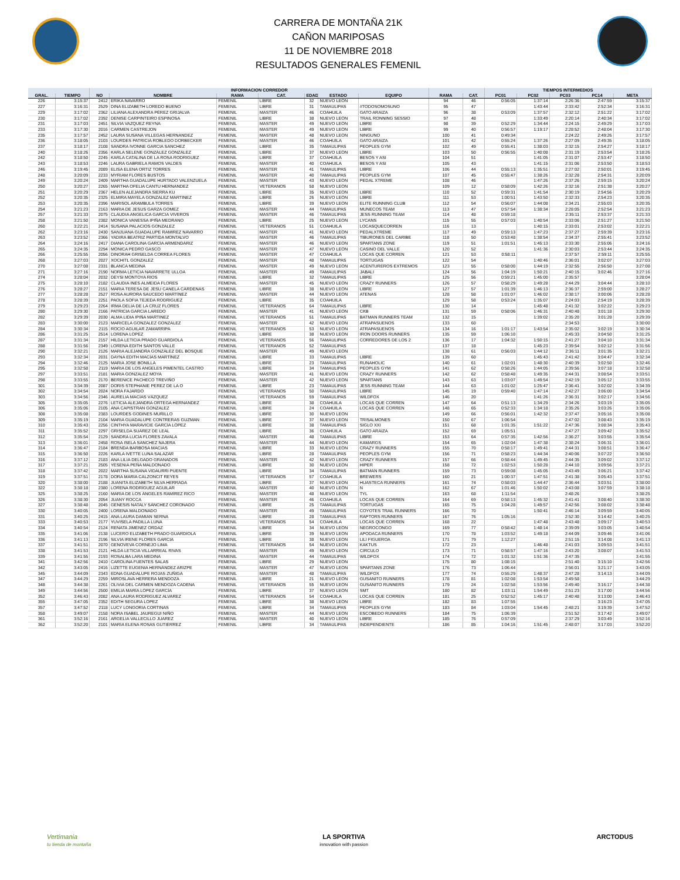CARRERA DE MONTAÑA 21K
CAÑON MARIPOSAS
11 DE NOVIEMBRE 2018
RESULTADOS GENERALES FEMENIL
| | | INFORMACION CORREDOR | | | | | | | | | TIEMPOS INTERMEDIOS | | | | |
| --- | --- | --- | --- | --- | --- | --- | --- | --- | --- | --- | --- | --- | --- | --- | --- |
| GRAL. | TIEMPO | NO | NOMBRE | RAMA | CAT. | EDAD | ESTADO | EQUIPO | RAMA | CAT. | PC01 | PC02 | PC03 | PC14 | META |
| 226 | 3:15:37 | 2412 | ERIKA NAVARRO | FEMENIL | LIBRE | 32 | NUEVO LEÓN | | 94 | 46 | 0:56:05 | 1:37:14 | 2:26:36 | 2:47:59 | 3:15:37 |
| 227 | 3:16:31 | 2529 | DINA ELIZABETH LOREDO BUENO | FEMENIL | LIBRE | 31 | TAMAULIPAS | #TODOSOMOSUNO | 95 | 47 | | 1:43:44 | 2:33:42 | 2:52:34 | 3:16:31 |
| 229 | 3:17:02 | 2362 | LILIANA ALEXANDRA PÉREZ GRIJALVA | FEMENIL | MASTER | 46 | COAHUILA | GATO ARAIZA | 96 | 38 | 0:53:09 | 1:37:57 | 2:32:12 | 2:51:22 | 3:17:02 |
| 230 | 3:17:02 | 2392 | DENISE CARPINTEIRO ESPINOSA | FEMENIL | LIBRE | 38 | NUEVO LEÓN | TRAIL RONNING SESSIO | 97 | 48 | | 1:33:49 | 2:20:14 | 2:40:34 | 3:17:02 |
| 231 | 3:17:03 | 2451 | SILVIA VAZQUEZ REYNA | FEMENIL | MASTER | 49 | NUEVO LEÓN | LIBRE | 98 | 39 | 0:52:29 | 1:34:44 | 2:24:15 | 2:49:29 | 3:17:03 |
| 233 | 3:17:30 | 2016 | CARMEN CASTREJON | FEMENIL | MASTER | 49 | NUEVO LEÓN | LIBRE | 99 | 40 | 0:56:57 | 1:19:17 | 2:28:52 | 2:48:04 | 3:17:30 |
| 235 | 3:17:57 | 2452 | LAURA SUSANA VILLEGAS HERNANDEZ | FEMENIL | MASTER | 48 | NUEVO LEÓN | NINGUNO | 100 | 41 | 0:49:34 | | 2:24:22 | 2:49:26 | 3:17:57 |
| 236 | 3:18:05 | 2103 | LOURDES PATRICIA ROBLEDO DORBECKER | FEMENIL | MASTER | 46 | COAHUILA | GATO ARAIZA | 101 | 42 | 0:55:24 | 1:37:26 | 2:27:09 | 2:49:35 | 3:18:05 |
| 237 | 3:18:17 | 2108 | SANDRA IVONNE GARCIA SANCHEZ | FEMENIL | LIBRE | 35 | TAMAULIPAS | PEOPLES GYM | 102 | 49 | 0:55:41 | 1:38:03 | 2:32:15 | 2:54:27 | 3:18:17 |
| 240 | 3:18:26 | 2356 | KARLA SELENE GONZÁLEZ GONZÁLEZ | FEMENIL | LIBRE | 37 | NUEVO LEÓN | LIBRE | 103 | 50 | 0:56:55 | 1:40:08 | 2:31:19 | 2:53:54 | 3:18:26 |
| 242 | 3:18:50 | 2245 | KARLA CATALINA DE LA ROSA RODRIGUEZ | FEMENIL | LIBRE | 37 | COAHUILA | BESOS Y ASI | 104 | 51 | | 1:41:05 | 2:31:07 | 2:53:47 | 3:18:50 |
| 243 | 3:18:53 | 2246 | LAURA GABRIELA RAMOS VALDES | FEMENIL | MASTER | 40 | COAHUILA | BESOS Y ASI | 105 | 43 | | 1:41:15 | 2:31:06 | 2:53:50 | 3:18:53 |
| 246 | 3:19:45 | 2089 | ELISA ELENA ORTIZ TORRES | FEMENIL | MASTER | 41 | TAMAULIPAS | LIBRE | 106 | 44 | 0:55:13 | 1:35:51 | 2:27:02 | 2:50:01 | 3:19:45 |
| 248 | 3:20:09 | 2233 | MYRIAM FLORES BUSTOS | FEMENIL | MASTER | 40 | TAMAULIPAS | PEOPLES GYM | 107 | 45 | 0:55:47 | 1:38:26 | 2:32:28 | 2:54:31 | 3:20:09 |
| 249 | 3:20:24 | 2409 | MARTHA GUADALUPE HURTADO VALENZUELA | FEMENIL | MASTER | 43 | NUEVO LEÓN | PEDAL XTREME | 108 | 46 | | 1:47:26 | 2:37:26 | 2:59:15 | 3:20:24 |
| 250 | 3:20:27 | 2265 | MARTHA OFELIA CANTU HERNANDEZ | FEMENIL | VETERANOS | 58 | NUEVO LEÓN | | 109 | 12 | 0:58:09 | 1:42:26 | 2:32:16 | 2:51:38 | 3:20:27 |
| 251 | 3:20:29 | 2367 | HELEN ALEJANDRA SIERRA KU | FEMENIL | LIBRE | 35 | NUEVO LEÓN | LIBRE | 110 | 52 | 0:59:31 | 1:41:54 | 2:30:19 | 2:54:56 | 3:20:29 |
| 252 | 3:20:35 | 2325 | ELMIRA MAYELA GONZALEZ MARTINEZ | FEMENIL | LIBRE | 26 | NUEVO LEÓN | LIBRE | 111 | 53 | 1:00:51 | 1:43:50 | 2:32:33 | 2:54:23 | 3:20:35 |
| 253 | 3:20:35 | 2396 | MARISOL ARAMBULA TORRES | FEMENIL | LIBRE | 39 | NUEVO LEÓN | ELITE RUNNING CLUB | 112 | 54 | 0:56:07 | 1:44:08 | 2:34:21 | 2:55:03 | 3:20:35 |
| 254 | 3:21:23 | 2163 | MARIA DE JESUS GARZA GOMEZ | FEMENIL | MASTER | 44 | TAMAULIPAS | MUNECOS TEAM | 113 | 47 | 0:57:54 | 1:38:34 | 2:28:05 | 2:52:54 | 3:21:23 |
| 257 | 3:21:33 | 2075 | CLAUDIA ANGELICA GARCIA VIVEROS | FEMENIL | MASTER | 46 | TAMAULIPAS | JESS RUNNING TEAM | 114 | 48 | 0:59:18 | | 2:35:11 | 2:53:37 | 3:21:33 |
| 258 | 3:21:50 | 2382 | MONICA VANESSA IPIÑA MEDRANO | FEMENIL | LIBRE | 25 | NUEVO LEÓN | LYCANS | 115 | 55 | 0:57:03 | 1:40:54 | 2:33:06 | 2:51:27 | 3:21:50 |
| 260 | 3:22:21 | 2414 | SUSANA PALACIOS GONZALEZ | FEMENIL | VETERANOS | 51 | COAHUILA | LOCASQUECORREN | 116 | 13 | | 1:40:15 | 2:33:01 | 2:53:02 | 3:22:21 |
| 262 | 3:23:16 | 2430 | SANJUANA GUADALUPE RAMIREZ NAVARRO | FEMENIL | MASTER | 41 | NUEVO LEÓN | PEDALXTREME | 117 | 49 | 0:59:13 | 1:47:23 | 2:37:27 | 2:59:39 | 3:23:16 |
| 263 | 3:23:52 | 2366 | YADIRA BEATRIZ PARTIDA MONTALVO | FEMENIL | MASTER | 46 | TAMAULIPAS | TIBURONES DEL CARIBE | 118 | 50 | 0:53:48 | 1:38:54 | 2:34:37 | 2:55:41 | 3:23:52 |
| 264 | 3:24:16 | 2417 | DIANA CAROLINA GARCÍA ARMENDÁRIZ | FEMENIL | MASTER | 46 | NUEVO LEÓN | SPARTANS ZONE | 119 | 51 | 1:01:51 | 1:45:13 | 2:33:30 | 2:55:06 | 3:24:16 |
| 265 | 3:24:35 | 2294 | MÓNICA PEDRÓ GASCÓ | FEMENIL | MASTER | 47 | NUEVO LEÓN | CASINO DEL VALLE | 120 | 52 | | 1:41:36 | 2:30:03 | 2:53:44 | 3:24:35 |
| 266 | 3:25:55 | 2056 | DINORAH GRISELDA CORREA FLORES | FEMENIL | MASTER | 47 | COAHUILA | LOCAS QUE CORREN | 121 | 53 | 0:58:11 | | 2:37:57 | 2:59:11 | 3:25:55 |
| 268 | 3:27:03 | 2027 | XOCHITL GONZALEZ | FEMENIL | MASTER | 48 | TAMAULIPAS | TORTUGAS | 122 | 54 | | 1:40:46 | 2:36:01 | 3:02:07 | 3:27:03 |
| 270 | 3:27:08 | 2331 | BLANCA MEDINA | FEMENIL | MASTER | 49 | NUEVO LEÓN | ACENTUREROS EXTREMOS | 123 | 55 | 0:58:00 | 1:44:19 | 2:32:55 | 2:56:50 | 3:27:08 |
| 271 | 3:27:16 | 2190 | NORMA LETICIA NAVARRETE ULLOA | FEMENIL | MASTER | 49 | TAMAULIPAS | JABALI | 124 | 56 | 1:04:19 | 1:50:21 | 2:40:15 | 3:02:46 | 3:27:16 |
| 274 | 3:28:04 | 2032 | DEYSI MONTOYA RIOS | FEMENIL | LIBRE | 32 | TAMAULIPAS | LIBRE | 125 | 56 | 0:59:21 | 1:45:00 | 2:35:57 | | 3:28:04 |
| 275 | 3:28:10 | 2182 | CLAUDIA INES ALMEIDA FLORES | FEMENIL | MASTER | 45 | NUEVO LEÓN | CRAZY RUNNERS | 126 | 57 | 0:58:29 | 1:49:28 | 2:44:29 | 3:04:44 | 3:28:10 |
| 276 | 3:28:27 | 2151 | MARIA TERESA DE JESU CANELA CÁRDENAS | FEMENIL | LIBRE | 38 | NUEVO LEÓN | LIBRE | 127 | 57 | 1:01:39 | 1:46:13 | 2:36:37 | 2:59:00 | 3:28:27 |
| 277 | 3:28:28 | 2527 | ROSA AURORA SAUCEDO MARTÍNEZ | FEMENIL | MASTER | 44 | NUEVO LEÓN | ATENAS | 128 | 58 | 1:01:07 | 1:46:02 | 2:38:17 | 3:00:06 | 3:28:28 |
| 278 | 3:28:39 | 2251 | PAOLA SOFIA TEJEDA RODRIGUEZ | FEMENIL | LIBRE | 35 | COAHUILA | | 129 | 58 | 0:53:24 | 1:35:07 | 2:24:03 | 2:54:19 | 3:28:39 |
| 279 | 3:29:23 | 2264 | IRMA DELIA DE LA CRUZ FLORES | FEMENIL | VETERANOS | 64 | TAMAULIPAS | LIBRE | 130 | 14 | | 1:45:48 | 2:41:32 | 3:02:22 | 3:29:23 |
| 280 | 3:29:30 | 2166 | PATRICIA GARCIA LAREDO | FEMENIL | MASTER | 41 | NUEVO LEÓN | CKB | 131 | 59 | 0:58:06 | 1:46:31 | 2:40:48 | 3:01:18 | 3:29:30 |
| 282 | 3:29:39 | 2030 | ALMA LIDIA IPIÑA MARTINEZ | FEMENIL | VETERANOS | 51 | TAMAULIPAS | BATMAN RUNNERS TEAM | 132 | 15 | | 1:39:02 | 2:35:20 | 3:01:28 | 3:29:39 |
| 283 | 3:30:00 | 2123 | MARICELA GONZALEZ GONZALEZ | FEMENIL | MASTER | 42 | NUEVO LEÓN | ATRAPASUENOS | 133 | 60 | | | 2:34:53 | | 3:30:00 |
| 284 | 3:30:34 | 2115 | ROCÍO AGUILAR ZAMARRIPA | FEMENIL | VETERANOS | 53 | NUEVO LEÓN | ATRAPASUENOS | 134 | 16 | 1:01:17 | 1:43:54 | 2:35:02 | 3:02:19 | 3:30:34 |
| 286 | 3:31:25 | 2514 | LORENA LOPEZ | FEMENIL | LIBRE | 38 | NUEVO LEÓN | IRON DOORS RUNNERS | 135 | 59 | 1:06:10 | | 2:45:33 | 3:04:50 | 3:31:25 |
| 287 | 3:31:34 | 2157 | HILDA LETICIA PRADO GUARDIOLA | FEMENIL | VETERANOS | 56 | TAMAULIPAS | CORREDORES DE LOS 2 | 136 | 17 | 1:04:32 | 1:50:15 | 2:41:27 | 3:04:10 | 3:31:34 |
| 288 | 3:31:56 | 2349 | LORENA EDITH SANTOS VALLE | FEMENIL | VETERANOS | 52 | TAMAULIPAS | | 137 | 18 | | 1:45:23 | 2:39:54 | 3:02:12 | 3:31:56 |
| 290 | 3:32:21 | 2126 | MARIA ALEJANDRA GONZÁLEZ DEL BOSQUE | FEMENIL | MASTER | 49 | NUEVO LEÓN | | 138 | 61 | 0:56:03 | 1:44:12 | 2:36:11 | 3:01:35 | 3:32:21 |
| 293 | 3:32:34 | 2031 | DAYNA EDITH MACÍAS MARTÍNEZ | FEMENIL | LIBRE | 33 | TAMAULIPAS | LIBRE | 139 | 60 | | 1:45:43 | 2:41:42 | 3:04:47 | 3:32:34 |
| 294 | 3:32:46 | 2125 | MARIA JOSE BONILLA | FEMENIL | LIBRE | 23 | TAMAULIPAS | RUNAHOLIC | 140 | 61 | 1:02:01 | 1:48:30 | 2:40:39 | 3:02:50 | 3:32:46 |
| 295 | 3:32:58 | 2119 | MARIA DE LOS ANGELES PIMENTEL CASTRO | FEMENIL | LIBRE | 34 | TAMAULIPAS | PEOPLES GYM | 141 | 62 | 0:58:26 | 1:44:05 | 2:39:56 | 3:07:18 | 3:32:58 |
| 297 | 3:33:51 | 2181 | MARIA GONZALEZ MOYA | FEMENIL | MASTER | 41 | NUEVO LEÓN | CRAZY RUNNERS | 142 | 62 | 0:58:48 | 1:49:35 | 2:44:31 | 3:08:54 | 3:33:51 |
| 298 | 3:33:55 | 2170 | BERENICE PACHECO TREVIÑO | FEMENIL | MASTER | 42 | NUEVO LEÓN | SPARTANS | 143 | 63 | 1:03:07 | 1:49:54 | 2:42:19 | 3:05:12 | 3:33:55 |
| 301 | 3:34:39 | 2087 | DORIS STEPHANIE PEREZ DE LA O | FEMENIL | LIBRE | 23 | TAMAULIPAS | JESS RUNNING TEAM | 144 | 63 | 1:01:02 | 1:25:47 | 2:36:41 | 3:02:02 | 3:34:39 |
| 302 | 3:34:54 | 2024 | NORA FAJARDO | FEMENIL | VETERANOS | 50 | TAMAULIPAS | LIBRE | 145 | 19 | 0:59:40 | 1:47:14 | 2:42:27 | 3:06:00 | 3:34:54 |
| 303 | 3:34:56 | 2346 | AURELIA MACÍAS VÁZQUEZ | FEMENIL | VETERANOS | 59 | TAMAULIPAS | WILDFOX | 146 | 20 | | 1:41:26 | 2:36:31 | 3:02:17 | 3:34:56 |
| 305 | 3:35:05 | 2276 | LETICIA ALEJANDRA ORTEGA HERNANDEZ | FEMENIL | LIBRE | 38 | COAHUILA | LOCAS QUE CORREN | 147 | 64 | 0:51:13 | 1:34:29 | 2:34:26 | 3:03:19 | 3:35:05 |
| 306 | 3:35:06 | 2105 | ANA CAPISTRAN GONZALEZ | FEMENIL | LIBRE | 24 | COAHUILA | LOCAS QUE CORREN | 148 | 65 | 0:52:33 | 1:34:18 | 2:35:26 | 3:03:26 | 3:35:06 |
| 308 | 3:35:08 | 2383 | LOURDES GODINES MURILLO | FEMENIL | LIBRE | 30 | NUEVO LEÓN | | 149 | 66 | 0:56:01 | 1:42:32 | 2:37:47 | 3:05:16 | 3:35:08 |
| 309 | 3:35:19 | 2104 | MARIA GUADALUPE CONTRERAS GUZMAN | FEMENIL | LIBRE | 37 | NUEVO LEÓN | TRISALMONES | 150 | 67 | 1:06:54 | | 2:47:02 | 3:08:43 | 3:35:19 |
| 310 | 3:35:43 | 2256 | CINTHYA MARAVICIE GARCÍA LÓPEZ | FEMENIL | LIBRE | 38 | TAMAULIPAS | SIGLO XXI | 151 | 68 | 1:01:35 | 1:51:22 | 2:47:36 | 3:08:34 | 3:35:43 |
| 311 | 3:35:52 | 2297 | GRISELDA SUÁREZ DE LEAL | FEMENIL | LIBRE | 36 | COAHUILA | GATO ARAIZA | 152 | 69 | 1:05:51 | | 2:47:27 | 3:09:42 | 3:35:52 |
| 312 | 3:35:54 | 2129 | SANDRA LUCIA FLORES ZAVALA | FEMENIL | MASTER | 48 | TAMAULIPAS | LIBRE | 153 | 64 | 0:57:35 | 1:42:56 | 2:36:27 | 3:03:55 | 3:35:54 |
| 313 | 3:36:01 | 2458 | ROSA ISELA SANCHEZ NAJERA | FEMENIL | MASTER | 44 | NUEVO LEÓN | KAMARGS | 154 | 65 | 1:02:04 | 1:47:38 | 2:38:24 | 3:06:31 | 3:36:01 |
| 314 | 3:36:47 | 2184 | BRENDA BARBOSA MACIAS | FEMENIL | LIBRE | 33 | NUEVO LEÓN | CRAZY RUNNERS | 155 | 70 | 0:58:17 | 1:49:41 | 2:44:31 | 3:08:51 | 3:36:47 |
| 315 | 3:36:50 | 2226 | KARLA IVETTE LUNA SALAZAR | FEMENIL | LIBRE | 28 | TAMAULIPAS | PEOPLES GYM | 156 | 71 | 0:58:23 | 1:44:34 | 2:40:06 | 3:07:22 | 3:36:50 |
| 316 | 3:37:12 | 2183 | ANA LILIA DELGADO GRANADOS | FEMENIL | MASTER | 42 | NUEVO LEÓN | CRAZY RUNNERS | 157 | 66 | 0:58:44 | 1:49:45 | 2:44:35 | 3:09:02 | 3:37:12 |
| 317 | 3:37:21 | 2505 | YESENIA PEÑA MALDONADO | FEMENIL | LIBRE | 30 | NUEVO LEÓN | HIPER | 158 | 72 | 1:02:53 | 1:50:28 | 2:44:10 | 3:09:56 | 3:37:21 |
| 318 | 3:37:42 | 2022 | MARTHA SUSANA VIDAURRI PUENTE | FEMENIL | LIBRE | 34 | TAMAULIPAS | BATMAN RUNNERS | 159 | 73 | 0:59:08 | 1:45:05 | 2:43:49 | 3:06:21 | 3:37:42 |
| 319 | 3:37:51 | 2178 | DORA MARIA CALZONCIT REYES | FEMENIL | VETERANOS | 57 | COAHUILA | BREWERS | 160 | 21 | 1:00:37 | 1:47:51 | 2:41:38 | 3:05:43 | 3:37:51 |
| 320 | 3:38:00 | 2188 | JUANITA ELIZABETH SILVA HERRADA | FEMENIL | LIBRE | 37 | NUEVO LEÓN | HUASTECA RUNNERS | 161 | 74 | 0:58:03 | 1:44:47 | 2:36:44 | 3:03:51 | 3:38:00 |
| 322 | 3:38:18 | 2380 | LORENA RODRÍGUEZ AGUILAR | FEMENIL | MASTER | 40 | NUEVO LEÓN | N | 162 | 67 | 1:01:46 | 1:50:02 | 2:43:08 | 3:07:59 | 3:38:18 |
| 325 | 3:38:25 | 2160 | MARÍA DE LOS ÁNGELES RAMÍREZ RICO | FEMENIL | MASTER | 48 | NUEVO LEÓN | TYL | 163 | 68 | 1:11:54 | | 2:48:26 | | 3:38:25 |
| 326 | 3:38:30 | 2054 | JUANY ROCCA | FEMENIL | MASTER | 46 | COAHUILA | LOCAS QUE CORREN | 164 | 69 | 0:58:13 | 1:45:32 | 2:41:41 | 3:08:40 | 3:38:30 |
| 327 | 3:38:48 | 2045 | GÉNESIS NATALY SÁNCHEZ CORONADO | FEMENIL | LIBRE | 25 | TAMAULIPAS | TORTUGAS | 165 | 75 | 1:04:28 | 1:49:57 | 2:42:56 | 3:08:02 | 3:38:48 |
| 330 | 3:40:05 | 2400 | LORENA MALDONADO | FEMENIL | MASTER | 49 | TAMAULIPAS | COYOTES TRAIL RUNNERS | 166 | 70 | | 1:50:41 | 2:46:14 | 3:09:59 | 3:40:05 |
| 331 | 3:40:25 | 2415 | ANA LAURA DAMIAN SERNA | FEMENIL | LIBRE | 28 | TAMAULIPAS | RAPTORS RUNNERS | 167 | 76 | 1:05:16 | | 2:52:30 | 3:14:42 | 3:40:25 |
| 333 | 3:40:53 | 2177 | YUVISELA PADILLA LUNA | FEMENIL | VETERANOS | 54 | COAHUILA | LOCAS QUE CORREN | 168 | 22 | | 1:47:48 | 2:43:48 | 3:09:17 | 3:40:53 |
| 334 | 3:40:54 | 2124 | RENATA JIMÉNEZ ORDAZ | FEMENIL | LIBRE | 34 | NUEVO LEÓN | NEGROCONGO | 169 | 77 | 0:58:42 | 1:48:14 | 2:39:09 | 3:03:05 | 3:40:54 |
| 335 | 3:41:06 | 2138 | LUCERO ELIZABETH PRADO GUARDIOLA | FEMENIL | LIBRE | 39 | NUEVO LEÓN | APODACA RUNNERS | 170 | 78 | 1:03:52 | 1:49:18 | 2:44:09 | 3:09:46 | 3:41:06 |
| 336 | 3:41:13 | 2196 | SILVIA IRENE FLORES GARCIA | FEMENIL | LIBRE | 38 | NUEVO LEÓN | LILI FIGUEROA | 171 | 79 | 1:12:27 | | 2:51:15 | 3:14:08 | 3:41:13 |
| 337 | 3:41:51 | 2070 | GENOVEVA CORNEJO LIMA | FEMENIL | VETERANOS | 54 | NUEVO LEÓN | KAKTUS | 172 | 23 | | 1:46:48 | 2:41:03 | 3:09:53 | 3:41:51 |
| 338 | 3:41:53 | 2121 | HILDA LETICIA VILLARREAL RIVAS | FEMENIL | MASTER | 49 | NUEVO LEÓN | CIRCULO | 173 | 71 | 0:58:57 | 1:47:16 | 2:43:20 | 3:08:07 | 3:41:53 |
| 339 | 3:41:55 | 2193 | ROSALBA LARA MEDINA | FEMENIL | MASTER | 44 | TAMAULIPAS | WILDFOX | 174 | 72 | 1:01:32 | 1:51:36 | 2:47:35 | | 3:41:55 |
| 341 | 3:42:56 | 2410 | CAROLINA FUENTES SALAS | FEMENIL | LIBRE | 29 | NUEVO LEÓN | | 175 | 80 | 1:08:15 | | 2:51:40 | 3:15:10 | 3:42:56 |
| 342 | 3:43:05 | 2416 | LIZETTE EUGENIA HERNÁNDEZ ARIZPE | FEMENIL | MASTER | 47 | NUEVO LEÓN | SPARTANS ZONE | 176 | 73 | 1:06:44 | | 2:56:01 | 3:21:17 | 3:43:05 |
| 345 | 3:44:09 | 2343 | EDNA GUADALUPE ROJAS ZUÑIGA | FEMENIL | MASTER | 48 | TAMAULIPAS | WILDFOX | 177 | 74 | 0:55:29 | 1:48:37 | 2:47:28 | 3:14:13 | 3:44:09 |
| 347 | 3:44:29 | 2259 | MIROSLAVA HERRERA MENDOZA | FEMENIL | LIBRE | 21 | NUEVO LEÓN | GUSANITO RUNNERS | 178 | 81 | 1:02:08 | 1:53:54 | 2:49:58 | | 3:44:29 |
| 348 | 3:44:38 | 2261 | OLIVIA DEL CARMEN MENDOZA CADENA | FEMENIL | VETERANOS | 55 | NUEVO LEÓN | GUSANITO RUNNERS | 179 | 24 | 1:02:58 | 1:53:56 | 2:49:40 | 3:16:17 | 3:44:38 |
| 349 | 3:44:56 | 2500 | EMILIA MARÍA LÓPEZ GARCÍA | FEMENIL | LIBRE | 37 | NUEVO LEÓN | SMT | 180 | 82 | 1:03:11 | 1:54:49 | 2:51:23 | 3:17:00 | 3:44:56 |
| 352 | 3:46:43 | 2082 | ANA LAURA RODRÍGUEZ ALVAREZ | FEMENIL | VETERANOS | 54 | COAHUILA | LOCAS QUE CORREN | 181 | 25 | 0:52:52 | 1:45:17 | 2:40:48 | 3:13:00 | 3:46:43 |
| 355 | 3:47:05 | 2352 | EDITH SEGURA LÓPEZ | FEMENIL | LIBRE | 38 | NUEVO LEÓN | LIBRE | 182 | 83 | 1:07:55 | | | 3:16:23 | 3:47:05 |
| 357 | 3:47:52 | 2118 | LUCY LONGORIA CORTINAS | FEMENIL | LIBRE | 34 | TAMAULIPAS | PEOPLES GYM | 183 | 84 | 1:03:04 | 1:54:45 | 2:48:21 | 3:19:39 | 3:47:52 |
| 358 | 3:49:07 | 2158 | NORA ISABEL JAUREGUI NIÑO | FEMENIL | MASTER | 44 | NUEVO LEÓN | ESCOBEDO RUNNERS | 184 | 75 | 1:06:39 | | 2:51:52 | 3:17:42 | 3:49:07 |
| 361 | 3:52:16 | 2161 | ARGELIA VALLECILLO JUAREZ | FEMENIL | MASTER | 40 | NUEVO LEÓN | LIBRE | 185 | 76 | 0:57:09 | | 2:37:29 | 3:03:49 | 3:52:16 |
| 362 | 3:52:20 | 2101 | MARÍA ELENA ROSAS GUTIÉRREZ | FEMENIL | LIBRE | 34 | TAMAULIPAS | INDEPENDIENTE | 186 | 85 | 1:04:16 | 1:51:45 | 2:48:07 | 3:17:03 | 3:52:20 |
Vertimania
tu tienda de montaña
LA SPORTIVA
innovation with passion
ARCTODUS